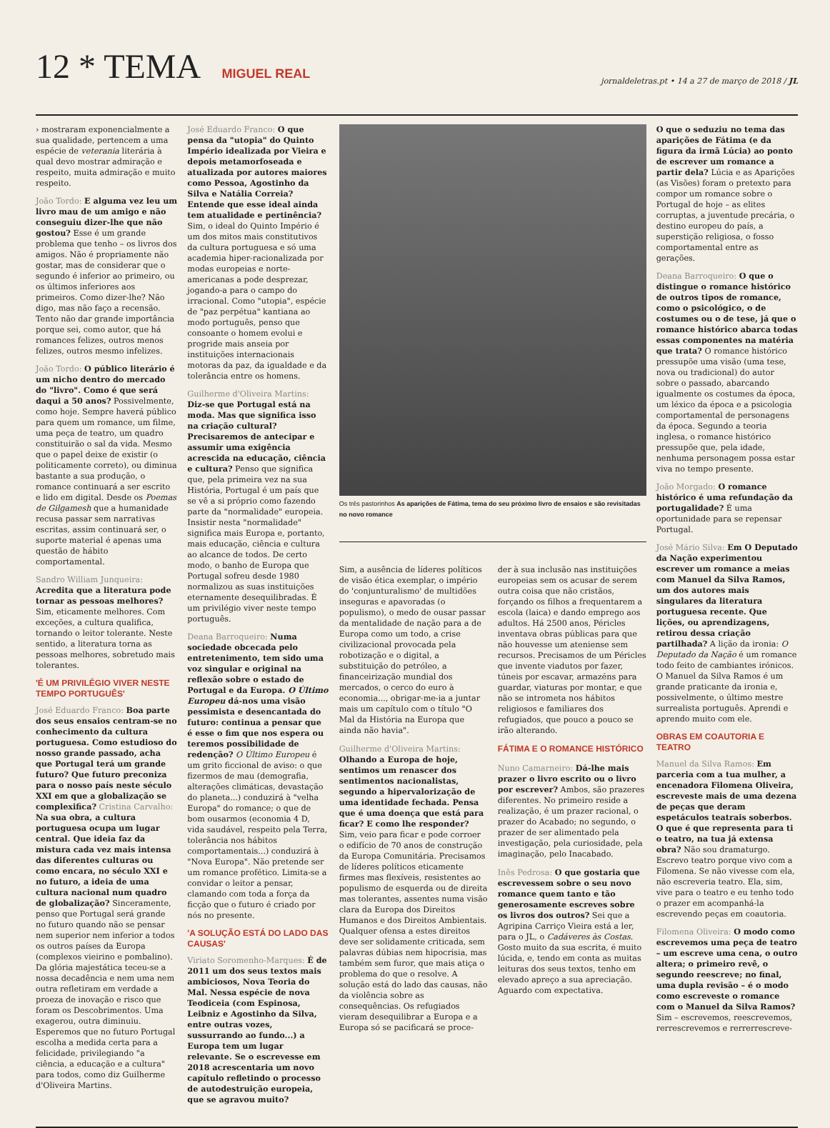12 * TEMA MIGUEL REAL
jornaldeletras.pt • 14 a 27 de março de 2018 / JL
› mostraram exponencialmente a sua qualidade, pertencem a uma espécie de veterania literária à qual devo mostrar admiração e respeito, muita admiração e muito respeito.
João Tordo: E alguma vez leu um livro mau de um amigo e não conseguiu dizer-lhe que não gostou? Esse é um grande problema que tenho – os livros dos amigos. Não é propriamente não gostar, mas de considerar que o segundo é inferior ao primeiro, ou os últimos inferiores aos primeiros. Como dizer-lhe? Não digo, mas não faço a recensão. Tento não dar grande importância porque sei, como autor, que há romances felizes, outros menos felizes, outros mesmo infelizes.
João Tordo: O público literário é um nicho dentro do mercado do "livro". Como é que será daqui a 50 anos? Possivelmente, como hoje. Sempre haverá público para quem um romance, um filme, uma peça de teatro, um quadro constituirão o sal da vida. Mesmo que o papel deixe de existir (o politicamente correto), ou diminua bastante a sua produção, o romance continuará a ser escrito e lido em digital. Desde os Poemas de Gilgamesh que a humanidade recusa passar sem narrativas escritas, assim continuará ser, o suporte material é apenas uma questão de hábito comportamental.
Sandro William Junqueira: Acredita que a literatura pode tornar as pessoas melhores? Sim, eticamente melhores. Com exceções, a cultura qualifica, tornando o leitor tolerante. Neste sentido, a literatura torna as pessoas melhores, sobretudo mais tolerantes.
'É UM PRIVILÉGIO VIVER NESTE TEMPO PORTUGUÊS'
José Eduardo Franco: Boa parte dos seus ensaios centram-se no conhecimento da cultura portuguesa. Como estudioso do nosso grande passado, acha que Portugal terá um grande futuro? Que futuro preconiza para o nosso país neste século XXI em que a globalização se complexifica? Cristina Carvalho: Na sua obra, a cultura portuguesa ocupa um lugar central. Que ideia faz da mistura cada vez mais intensa das diferentes culturas ou como encara, no século XXI e no futuro, a ideia de uma cultura nacional num quadro de globalização? Sinceramente, penso que Portugal será grande no futuro quando não se pensar nem superior nem inferior a todos os outros países da Europa (complexos vieirino e pombalino). Da glória majestática teceu-se a nossa decadência e nem uma nem outra refletiram em verdade a proeza de inovação e risco que foram os Descobrimentos. Uma exagerou, outra diminuiu. Esperemos que no futuro Portugal escolha a medida certa para a felicidade, privilegiando "a ciência, a educação e a cultura" para todos, como diz Guilherme d'Oliveira Martins.
José Eduardo Franco: O que pensa da "utopia" do Quinto Império idealizada por Vieira e depois metamorfoseada e atualizada por autores maiores como Pessoa, Agostinho da Silva e Natália Correia? Entende que esse ideal ainda tem atualidade e pertinência? Sim, o ideal do Quinto Império é um dos mitos mais constitutivos da cultura portuguesa e só uma academia hiper-racionalizada por modas europeias e norte-americanas a pode desprezar, jogando-a para o campo do irracional. Como "utopia", espécie de "paz perpétua" kantiana ao modo português, penso que consoante o homem evolui e progride mais anseia por instituições internacionais motoras da paz, da igualdade e da tolerância entre os homens.
Guilherme d'Oliveira Martins: Diz-se que Portugal está na moda. Mas que significa isso na criação cultural? Precisaremos de antecipar e assumir uma exigência acrescida na educação, ciência e cultura? Penso que significa que, pela primeira vez na sua História, Portugal é um país que se vê a si próprio como fazendo parte da "normalidade" europeia. Insistir nesta "normalidade" significa mais Europa e, portanto, mais educação, ciência e cultura ao alcance de todos. De certo modo, o banho de Europa que Portugal sofreu desde 1980 normalizou as suas instituições eternamente desequilibradas. É um privilégio viver neste tempo português.
Deana Barroqueiro: Numa sociedade obcecada pelo entretenimento, tem sido uma voz singular e original na reflexão sobre o estado de Portugal e da Europa. O Último Europeu dá-nos uma visão pessimista e desencantada do futuro: continua a pensar que é esse o fim que nos espera ou teremos possibilidade de redenção? O Último Europeu é um grito ficcional de aviso: o que fizermos de mau (demografia, alterações climáticas, devastação do planeta...) conduzirá à "velha Europa" do romance; o que de bom ousarmos (economia 4 D, vida saudável, respeito pela Terra, tolerância nos hábitos comportamentais...) conduzirá à "Nova Europa". Não pretende ser um romance profético. Limita-se a convidar o leitor a pensar, clamando com toda a força da ficção que o futuro é criado por nós no presente.
'A SOLUÇÃO ESTÁ DO LADO DAS CAUSAS'
Viriato Soromenho-Marques: É de 2011 um dos seus textos mais ambiciosos, Nova Teoria do Mal. Nessa espécie de nova Teodiceia (com Espinosa, Leibniz e Agostinho da Silva, entre outras vozes, sussurrando ao fundo...) a Europa tem um lugar relevante. Se o escrevesse em 2018 acrescentaria um novo capítulo refletindo o processo de autodestruição europeia, que se agravou muito?
Os três pastorinhos As aparições de Fátima, tema do seu próximo livro de ensaios e são revisitadas no novo romance
Sim, a ausência de líderes políticos de visão ética exemplar, o império do 'conjunturalismo' de multidões inseguras e apavoradas (o populismo), o medo de ousar passar da mentalidade de nação para a de Europa como um todo, a crise civilizacional provocada pela robotização e o digital, a substituição do petróleo, a financeirização mundial dos mercados, o cerco do euro à economia..., obrigar-me-ia a juntar mais um capítulo com o título "O Mal da História na Europa que ainda não havia".
Guilherme d'Oliveira Martins: Olhando a Europa de hoje, sentimos um renascer dos sentimentos nacionalistas, segundo a hipervalorização de uma identidade fechada. Pensa que é uma doença que está para ficar? E como lhe responder? Sim, veio para ficar e pode corroer o edifício de 70 anos de construção da Europa Comunitária. Precisamos de líderes políticos eticamente firmes mas flexíveis, resistentes ao populismo de esquerda ou de direita mas tolerantes, assentes numa visão clara da Europa dos Direitos Humanos e dos Direitos Ambientais. Qualquer ofensa a estes direitos deve ser solidamente criticada, sem palavras dúbias nem hipocrisia, mas também sem furor, que mais atiça o problema do que o resolve. A solução está do lado das causas, não da violência sobre as consequências. Os refugiados vieram desequilibrar a Europa e a Europa só se pacificará se proce-
der à sua inclusão nas instituições europeias sem os acusar de serem outra coisa que não cristãos, forçando os filhos a frequentarem a escola (laica) e dando emprego aos adultos. Há 2500 anos, Péricles inventava obras públicas para que não houvesse um ateniense sem recursos. Precisamos de um Péricles que invente viadutos por fazer, túneis por escavar, armazéns para guardar, viaturas por montar, e que não se intrometa nos hábitos religiosos e familiares dos refugiados, que pouco a pouco se irão alterando.
FÁTIMA E O ROMANCE HISTÓRICO
Nuno Camarneiro: Dá-lhe mais prazer o livro escrito ou o livro por escrever? Ambos, são prazeres diferentes. No primeiro reside a realização, é um prazer racional, o prazer do Acabado; no segundo, o prazer de ser alimentado pela investigação, pela curiosidade, pela imaginação, pelo Inacabado.
Inês Pedrosa: O que gostaria que escrevessem sobre o seu novo romance quem tanto e tão generosamente escreves sobre os livros dos outros? Sei que a Agripina Carriço Vieira está a ler, para o JL, o Cadáveres às Costas. Gosto muito da sua escrita, é muito lúcida, e, tendo em conta as muitas leituras dos seus textos, tenho em elevado apreço a sua apreciação. Aguardo com expectativa.
O que o seduziu no tema das aparições de Fátima (e da figura da irmã Lúcia) ao ponto de escrever um romance a partir dela? Lúcia e as Aparições (as Visões) foram o pretexto para compor um romance sobre o Portugal de hoje – as elites corruptas, a juventude precária, o destino europeu do país, a superstição religiosa, o fosso comportamental entre as gerações.
Deana Barroqueiro: O que o distingue o romance histórico de outros tipos de romance, como o psicológico, o de costumes ou o de tese, já que o romance histórico abarca todas essas componentes na matéria que trata? O romance histórico pressupõe uma visão (uma tese, nova ou tradicional) do autor sobre o passado, abarcando igualmente os costumes da época, um léxico da época e a psicologia comportamental de personagens da época. Segundo a teoria inglesa, o romance histórico pressupõe que, pela idade, nenhuma personagem possa estar viva no tempo presente.
João Morgado: O romance histórico é uma refundação da portugalidade? É uma oportunidade para se repensar Portugal.
José Mário Silva: Em O Deputado da Nação experimentou escrever um romance a meias com Manuel da Silva Ramos, um dos autores mais singulares da literatura portuguesa recente. Que lições, ou aprendizagens, retirou dessa criação partilhada? A lição da ironia: O Deputado da Nação é um romance todo feito de cambiantes irónicos. O Manuel da Silva Ramos é um grande praticante da ironia e, possivelmente, o último mestre surrealista português. Aprendi e aprendo muito com ele.
OBRAS EM COAUTORIA E TEATRO
Manuel da Silva Ramos: Em parceria com a tua mulher, a encenadora Filomena Oliveira, escreveste mais de uma dezena de peças que deram espetáculos teatrais soberbos. O que é que representa para ti o teatro, na tua já extensa obra? Não sou dramaturgo. Escrevo teatro porque vivo com a Filomena. Se não vivesse com ela, não escreveria teatro. Ela, sim, vive para o teatro e eu tenho todo o prazer em acompanhá-la escrevendo peças em coautoria.
Filomena Oliveira: O modo como escrevemos uma peça de teatro – um escreve uma cena, o outro altera; o primeiro revê, o segundo reescreve; no final, uma dupla revisão – é o modo como escreveste o romance com o Manuel da Silva Ramos? Sim – escrevemos, reescrevemos, rerrescrevemos e rerrerrescreve-